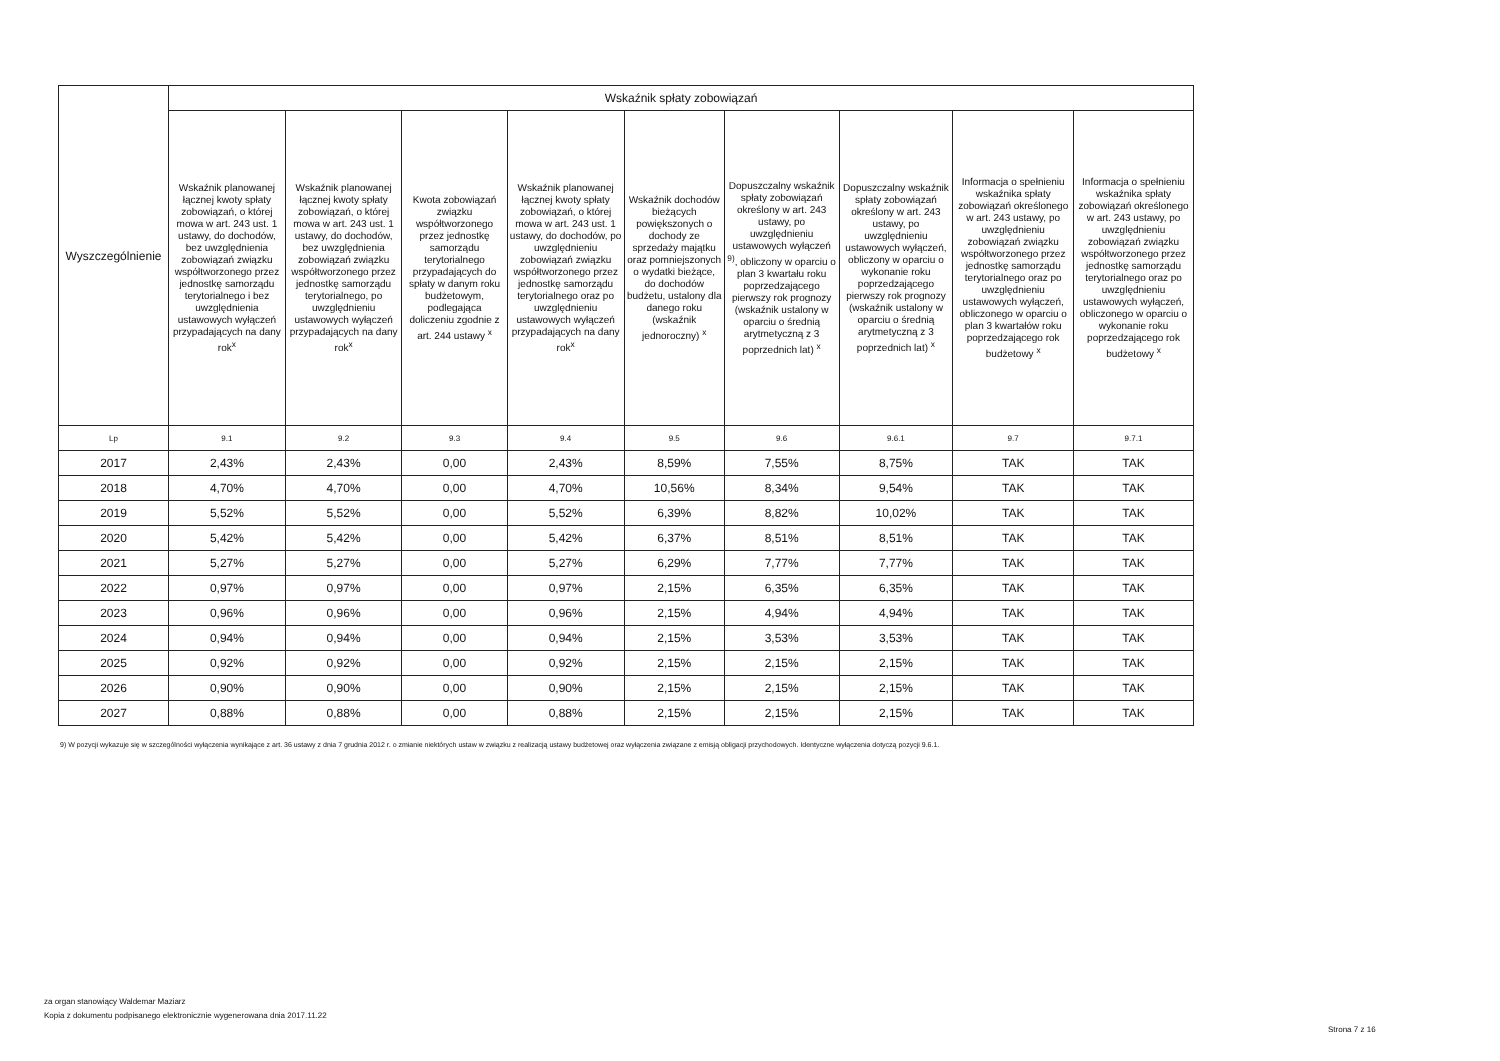| Wyszczególnienie | Wskaźnik spłaty zobowiązań | | | | | | | | |
| --- | --- | --- | --- | --- | --- | --- | --- | --- | --- |
| | Wskaźnik planowanej łącznej kwoty spłaty zobowiązań, o której mowa w art. 243 ust. 1 ustawy, do dochodów, bez uwzględnienia zobowiązań związku współtworzonego przez jednostkę samorządu terytorialnego i bez uwzględnienia ustawowych wyłączeń przypadających na dany rok<sup>x</sup> | Wskaźnik planowanej łącznej kwoty spłaty zobowiązań, o której mowa w art. 243 ust. 1 ustawy, do dochodów, bez uwzględnienia zobowiązań związku współtworzonego przez jednostkę samorządu terytorialnego, po uwzględnieniu ustawowych wyłączeń przypadających na dany rok<sup>x</sup> | Kwota zobowiązań związku współtworzonego przez jednostkę samorządu terytorialnego przypadających do spłaty w danym roku budżetowym, podlegająca doliczeniu zgodnie z art. 244 ustawy <sup>x</sup> | Wskaźnik planowanej łącznej kwoty spłaty zobowiązań, o której mowa w art. 243 ust. 1 ustawy, do dochodów, po uwzględnieniu zobowiązań związku współtworzonego przez jednostkę samorządu terytorialnego oraz po uwzględnieniu ustawowych wyłączeń przypadających na dany rok<sup>x</sup> | Wskaźnik dochodów bieżących powiększonych o dochody ze sprzedaży majątku oraz pomniejszonych o wydatki bieżące, do dochodów budżetu, ustalony dla danego roku (wskaźnik jednoroczny) <sup>x</sup> | Dopuszczalny wskaźnik spłaty zobowiązań określony w art. 243 ustawy, po uwzględnieniu ustawowych wyłączeń <sup>9)</sup>, obliczony w oparciu o plan 3 kwartału roku poprzedzającego pierwszy rok prognozy (wskaźnik ustalony w oparciu o średnią arytmetyczną z 3 poprzednich lat) <sup>x</sup> | Dopuszczalny wskaźnik spłaty zobowiązań określony w art. 243 ustawy, po uwzględnieniu ustawowych wyłączeń, obliczony w oparciu o wykonanie roku poprzedzającego pierwszy rok prognozy (wskaźnik ustalony w oparciu o średnią arytmetyczną z 3 poprzednich lat) <sup>x</sup> | Informacja o spełnieniu wskaźnika spłaty zobowiązań określonego w art. 243 ustawy, po uwzględnieniu zobowiązań związku współtworzonego przez jednostkę samorządu terytorialnego oraz po uwzględnieniu ustawowych wyłączeń, obliczonego w oparciu o plan 3 kwartałów roku poprzedzającego rok budżetowy <sup>x</sup> | Informacja o spełnieniu wskaźnika spłaty zobowiązań określonego w art. 243 ustawy, po uwzględnieniu zobowiązań związku współtworzonego przez jednostkę samorządu terytorialnego oraz po uwzględnieniu ustawowych wyłączeń, obliczonego w oparciu o wykonanie roku poprzedzającego rok budżetowy <sup>x</sup> |
| Lp | 9.1 | 9.2 | 9.3 | 9.4 | 9.5 | 9.6 | 9.6.1 | 9.7 | 9.7.1 |
| 2017 | 2,43% | 2,43% | 0,00 | 2,43% | 8,59% | 7,55% | 8,75% | TAK | TAK |
| 2018 | 4,70% | 4,70% | 0,00 | 4,70% | 10,56% | 8,34% | 9,54% | TAK | TAK |
| 2019 | 5,52% | 5,52% | 0,00 | 5,52% | 6,39% | 8,82% | 10,02% | TAK | TAK |
| 2020 | 5,42% | 5,42% | 0,00 | 5,42% | 6,37% | 8,51% | 8,51% | TAK | TAK |
| 2021 | 5,27% | 5,27% | 0,00 | 5,27% | 6,29% | 7,77% | 7,77% | TAK | TAK |
| 2022 | 0,97% | 0,97% | 0,00 | 0,97% | 2,15% | 6,35% | 6,35% | TAK | TAK |
| 2023 | 0,96% | 0,96% | 0,00 | 0,96% | 2,15% | 4,94% | 4,94% | TAK | TAK |
| 2024 | 0,94% | 0,94% | 0,00 | 0,94% | 2,15% | 3,53% | 3,53% | TAK | TAK |
| 2025 | 0,92% | 0,92% | 0,00 | 0,92% | 2,15% | 2,15% | 2,15% | TAK | TAK |
| 2026 | 0,90% | 0,90% | 0,00 | 0,90% | 2,15% | 2,15% | 2,15% | TAK | TAK |
| 2027 | 0,88% | 0,88% | 0,00 | 0,88% | 2,15% | 2,15% | 2,15% | TAK | TAK |
9) W pozycji wykazuje się w szczególności wyłączenia wynikające z art. 36 ustawy z dnia 7 grudnia 2012 r. o zmianie niektórych ustaw w związku z realizacją ustawy budżetowej oraz wyłączenia związane z emisją obligacji przychodowych. Identyczne wyłączenia dotyczą pozycji 9.6.1.
za organ stanowiący Waldemar Maziarz
Kopia z dokumentu podpisanego elektronicznie wygenerowana dnia 2017.11.22
Strona 7 z 16